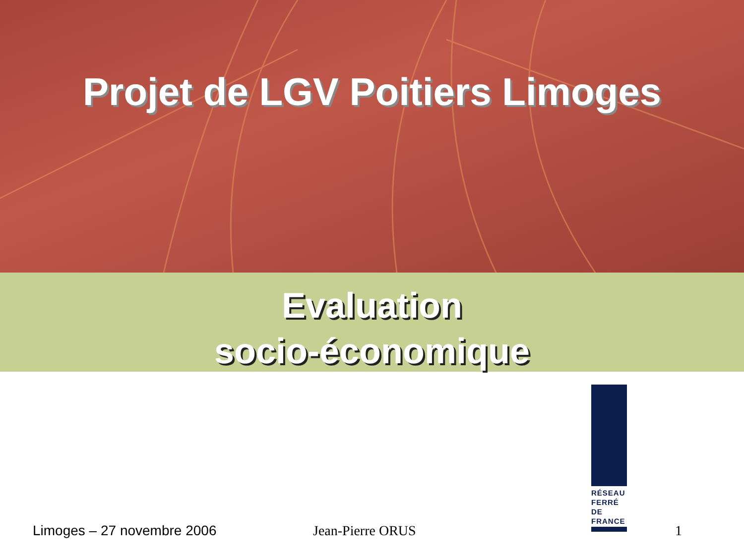Projet de LGV Poitiers Limoges
Evaluation
socio-économique
RÉSEAU FERRÉ DE FRANCE
Limoges – 27 novembre 2006 Jean-Pierre ORUS 1